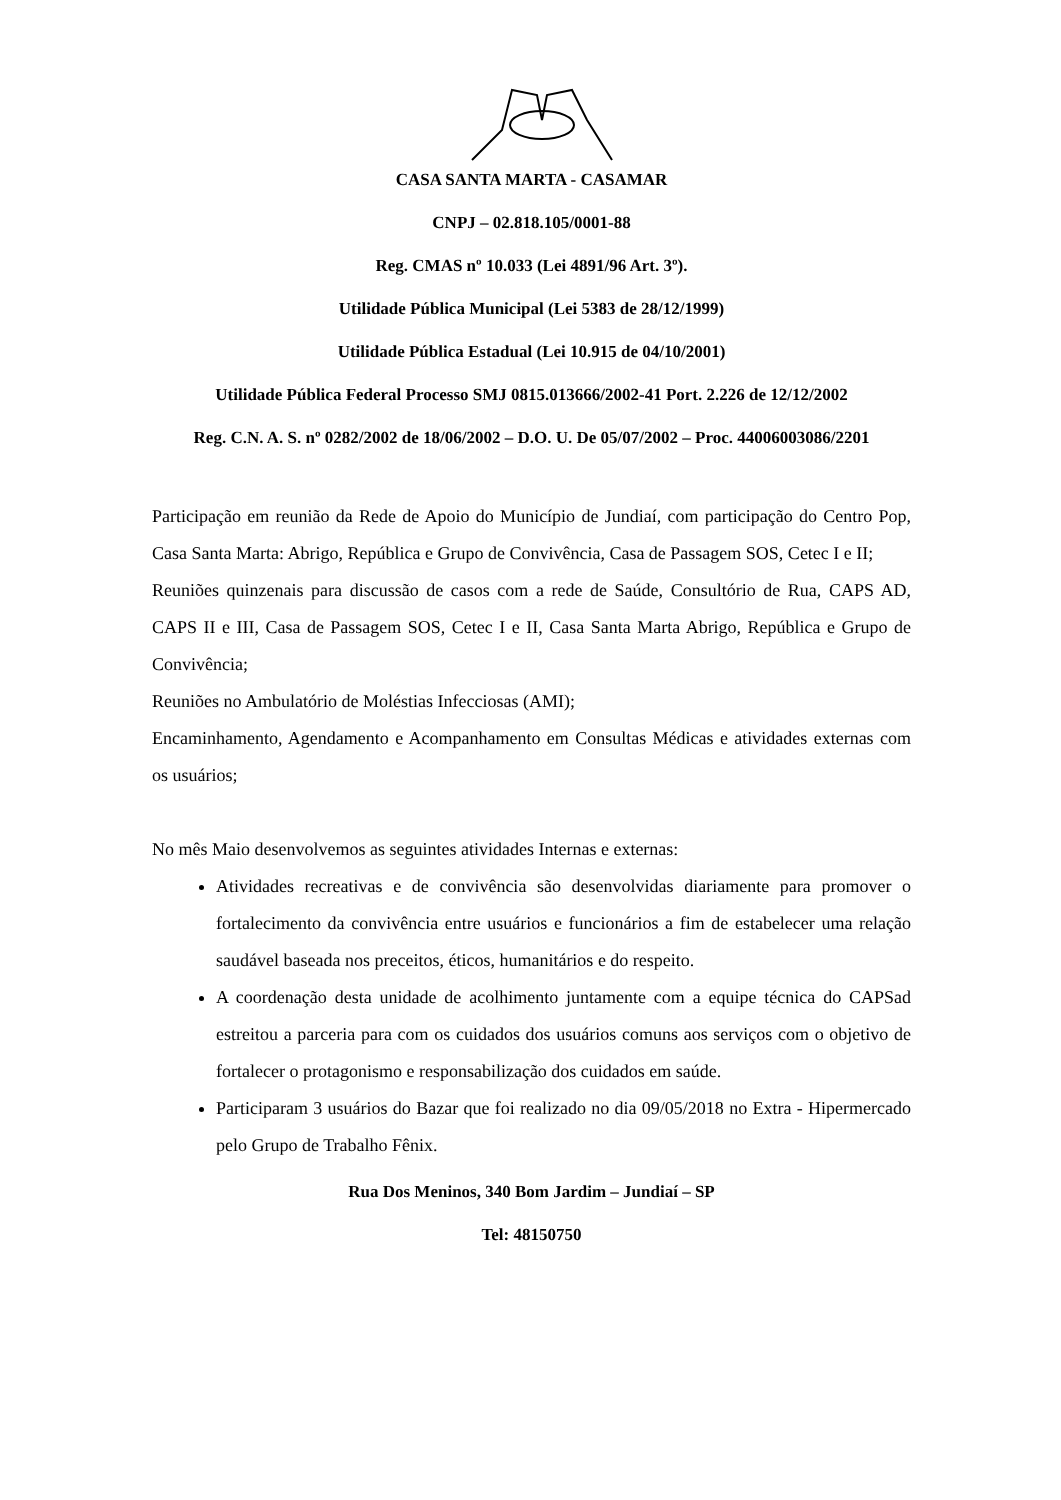CASA SANTA MARTA - CASAMAR
CNPJ – 02.818.105/0001-88
Reg. CMAS nº 10.033 (Lei 4891/96 Art. 3º).
Utilidade Pública Municipal (Lei 5383 de 28/12/1999)
Utilidade Pública Estadual (Lei 10.915 de 04/10/2001)
Utilidade Pública Federal Processo SMJ 0815.013666/2002-41 Port. 2.226 de 12/12/2002
Reg. C.N. A. S. nº 0282/2002 de 18/06/2002 – D.O. U. De 05/07/2002 – Proc. 44006003086/2201
Participação em reunião da Rede de Apoio do Município de Jundiaí, com participação do Centro Pop, Casa Santa Marta: Abrigo, República e Grupo de Convivência, Casa de Passagem SOS, Cetec I e II;
Reuniões quinzenais para discussão de casos com a rede de Saúde, Consultório de Rua, CAPS AD, CAPS II e III, Casa de Passagem SOS, Cetec I e II, Casa Santa Marta Abrigo, República e Grupo de Convivência;
Reuniões no Ambulatório de Moléstias Infecciosas (AMI);
Encaminhamento, Agendamento e Acompanhamento em Consultas Médicas e atividades externas com os usuários;
No mês Maio desenvolvemos as seguintes atividades Internas e externas:
Atividades recreativas e de convivência são desenvolvidas diariamente para promover o fortalecimento da convivência entre usuários e funcionários a fim de estabelecer uma relação saudável baseada nos preceitos, éticos, humanitários e do respeito.
A coordenação desta unidade de acolhimento juntamente com a equipe técnica do CAPSad estreitou a parceria para com os cuidados dos usuários comuns aos serviços com o objetivo de fortalecer o protagonismo e responsabilização dos cuidados em saúde.
Participaram 3 usuários do Bazar que foi realizado no dia 09/05/2018 no Extra - Hipermercado pelo Grupo de Trabalho Fênix.
Rua Dos Meninos, 340 Bom Jardim – Jundiaí – SP
Tel: 48150750